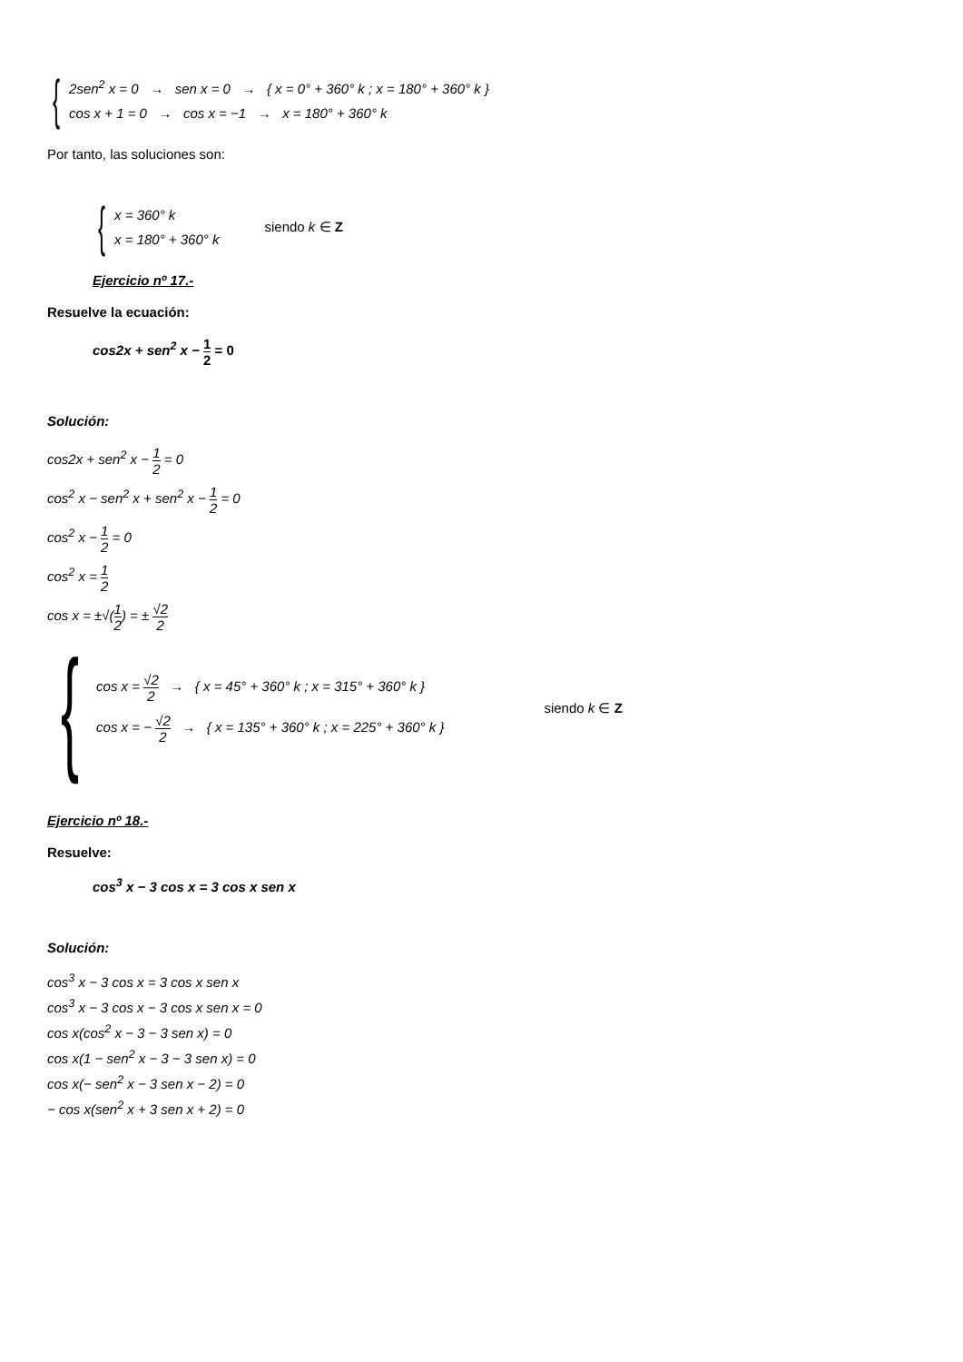{
2sen<sup>2</sup> x = 0 → sen x = 0 → { x = 0° + 360° k ; x = 180° + 360° k }
cos x + 1 = 0 → cos x = −1 → x = 180° + 360° k
Por tanto, las soluciones son:
{
x = 360° k
x = 180° + 360° k
siendo k ∈ Z
Ejercicio nº 17.-
Resuelve la ecuación:
cos2x + sen<sup>2</sup> x − 1 2 = 0
Solución:
cos2x + sen<sup>2</sup> x − 1 2 = 0
cos<sup>2</sup> x − sen<sup>2</sup> x + sen<sup>2</sup> x − 1 2 = 0
cos<sup>2</sup> x − 1 2 = 0
cos<sup>2</sup> x = 1 2
cos x = ±√(1 2) = ± √2 2
{
cos x = √2 2 → { x = 45° + 360° k ; x = 315° + 360° k }
cos x = − √2 2 → { x = 135° + 360° k ; x = 225° + 360° k }
siendo k ∈ Z
Ejercicio nº 18.-
Resuelve:
cos<sup>3</sup> x − 3 cos x = 3 cos x sen x
Solución:
cos<sup>3</sup> x − 3 cos x = 3 cos x sen x
cos<sup>3</sup> x − 3 cos x − 3 cos x sen x = 0
cos x(cos<sup>2</sup> x − 3 − 3 sen x) = 0
cos x(1 − sen<sup>2</sup> x − 3 − 3 sen x) = 0
cos x(− sen<sup>2</sup> x − 3 sen x − 2) = 0
− cos x(sen<sup>2</sup> x + 3 sen x + 2) = 0